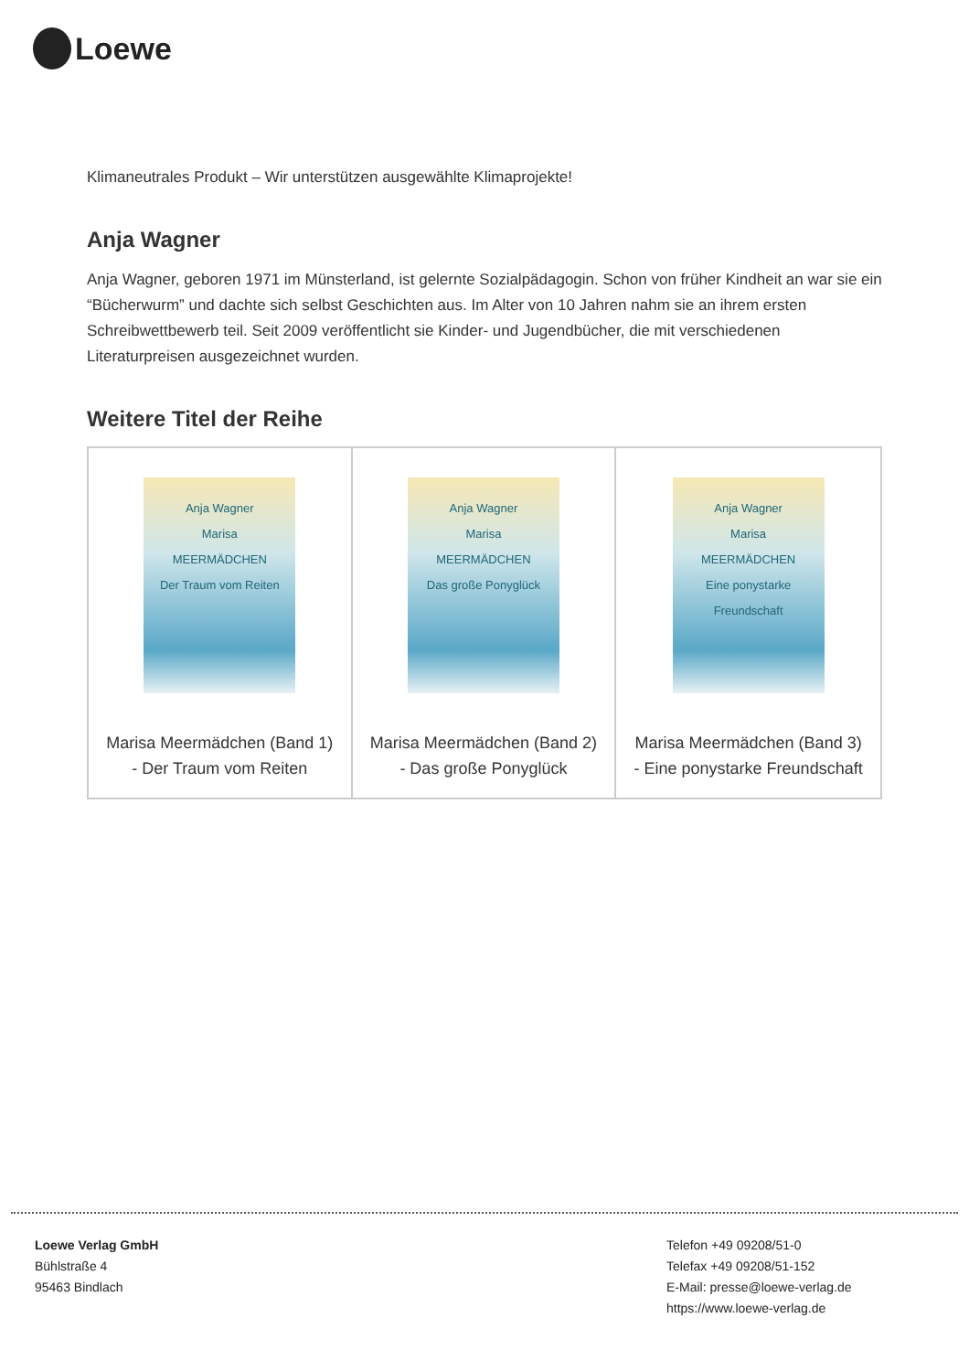Loewe
Klimaneutrales Produkt – Wir unterstützen ausgewählte Klimaprojekte!
Anja Wagner
Anja Wagner, geboren 1971 im Münsterland, ist gelernte Sozialpädagogin. Schon von früher Kindheit an war sie ein “Bücherwurm” und dachte sich selbst Geschichten aus. Im Alter von 10 Jahren nahm sie an ihrem ersten Schreibwettbewerb teil. Seit 2009 veröffentlicht sie Kinder- und Jugendbücher, die mit verschiedenen Literaturpreisen ausgezeichnet wurden.
Weitere Titel der Reihe
| Anja Wagner Marisa MEERMÄDCHEN Der Traum vom Reiten Marisa Meermädchen (Band 1) - Der Traum vom Reiten | Anja Wagner Marisa MEERMÄDCHEN Das große Ponyglück Marisa Meermädchen (Band 2) - Das große Ponyglück | Anja Wagner Marisa MEERMÄDCHEN Eine ponystarke Freundschaft Marisa Meermädchen (Band 3) - Eine ponystarke Freundschaft |
Loewe Verlag GmbH
Bühlstraße 4
95463 Bindlach
Telefon +49 09208/51-0
Telefax +49 09208/51-152
E-Mail: presse@loewe-verlag.de
https://www.loewe-verlag.de